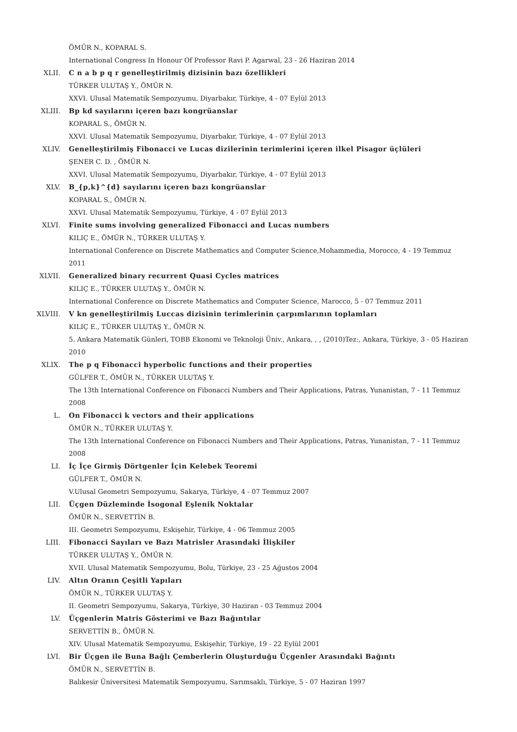ÖMÜR N., KOPARAL S.
International Congress In Honour Of Professor Ravi P. Agarwal, 23 - 26 Haziran 2014
XLII. C n a b p q r genelleştirilmiş dizisinin bazı özellikleri
TÜRKER ULUTAŞ Y., ÖMÜR N.
XXVI. Ulusal Matematik Sempozyumu, Diyarbakır, Türkiye, 4 - 07 Eylül 2013
XLIII. Bp kd sayılarını içeren bazı kongrüanslar
KOPARAL S., ÖMÜR N.
XXVI. Ulusal Matematik Sempozyumu, Diyarbakır, Türkiye, 4 - 07 Eylül 2013
XLIV. Genelleştirilmiş Fibonacci ve Lucas dizilerinin terimlerini içeren ilkel Pisagor üçlüleri
ŞENER C. D. , ÖMÜR N.
XXVI. Ulusal Matematik Sempozyumu, Diyarbakır, Türkiye, 4 - 07 Eylül 2013
XLV. B_{p,k}^{d} sayılarını içeren bazı kongrüanslar
KOPARAL S., ÖMÜR N.
XXVI. Ulusal Matematik Sempozyumu, Türkiye, 4 - 07 Eylül 2013
XLVI. Finite sums involving generalized Fibonacci and Lucas numbers
KILIÇ E., ÖMÜR N., TÜRKER ULUTAŞ Y.
International Conference on Discrete Mathematics and Computer Science,Mohammedia, Morocco, 4 - 19 Temmuz 2011
XLVII. Generalized binary recurrent Quasi Cycles matrices
KILIÇ E., TÜRKER ULUTAŞ Y., ÖMÜR N.
International Conference on Discrete Mathematics and Computer Science, Marocco, 5 - 07 Temmuz 2011
XLVIII. V kn genelleştirilmiş Luccas dizisinin terimlerinin çarpımlarının toplamları
KILIÇ E., TÜRKER ULUTAŞ Y., ÖMÜR N.
5. Ankara Matematik Günleri, TOBB Ekonomi ve Teknoloji Üniv., Ankara, , , (2010)Tez:, Ankara, Türkiye, 3 - 05 Haziran 2010
XLIX. The p q Fibonacci hyperbolic functions and their properties
GÜLFER T., ÖMÜR N., TÜRKER ULUTAŞ Y.
The 13th International Conference on Fibonacci Numbers and Their Applications, Patras, Yunanistan, 7 - 11 Temmuz 2008
L. On Fibonacci k vectors and their applications
ÖMÜR N., TÜRKER ULUTAŞ Y.
The 13th International Conference on Fibonacci Numbers and Their Applications, Patras, Yunanistan, 7 - 11 Temmuz 2008
LI. İç İçe Girmiş Dörtgenler İçin Kelebek Teoremi
GÜLFER T., ÖMÜR N.
V.Ulusal Geometri Sempozyumu, Sakarya, Türkiye, 4 - 07 Temmuz 2007
LII. Üçgen Düzleminde İsogonal Eşlenik Noktalar
ÖMÜR N., SERVETTİN B.
III. Geometri Sempozyumu, Eskişehir, Türkiye, 4 - 06 Temmuz 2005
LIII. Fibonacci Sayıları ve Bazı Matrisler Arasındaki İlişkiler
TÜRKER ULUTAŞ Y., ÖMÜR N.
XVII. Ulusal Matematik Sempozyumu, Bolu, Türkiye, 23 - 25 Ağustos 2004
LIV. Altın Oranın Çeşitli Yapıları
ÖMÜR N., TÜRKER ULUTAŞ Y.
II. Geometri Sempozyumu, Sakarya, Türkiye, 30 Haziran - 03 Temmuz 2004
LV. Üçgenlerin Matris Gösterimi ve Bazı Bağıntılar
SERVETTİN B., ÖMÜR N.
XIV. Ulusal Matematik Sempozyumu, Eskişehir, Türkiye, 19 - 22 Eylül 2001
LVI. Bir Üçgen ile Buna Bağlı Çemberlerin Oluşturduğu Üçgenler Arasındaki Bağıntı
ÖMÜR N., SERVETTİN B.
Balıkesir Üniversitesi Matematik Sempozyumu, Sarımsaklı, Türkiye, 5 - 07 Haziran 1997